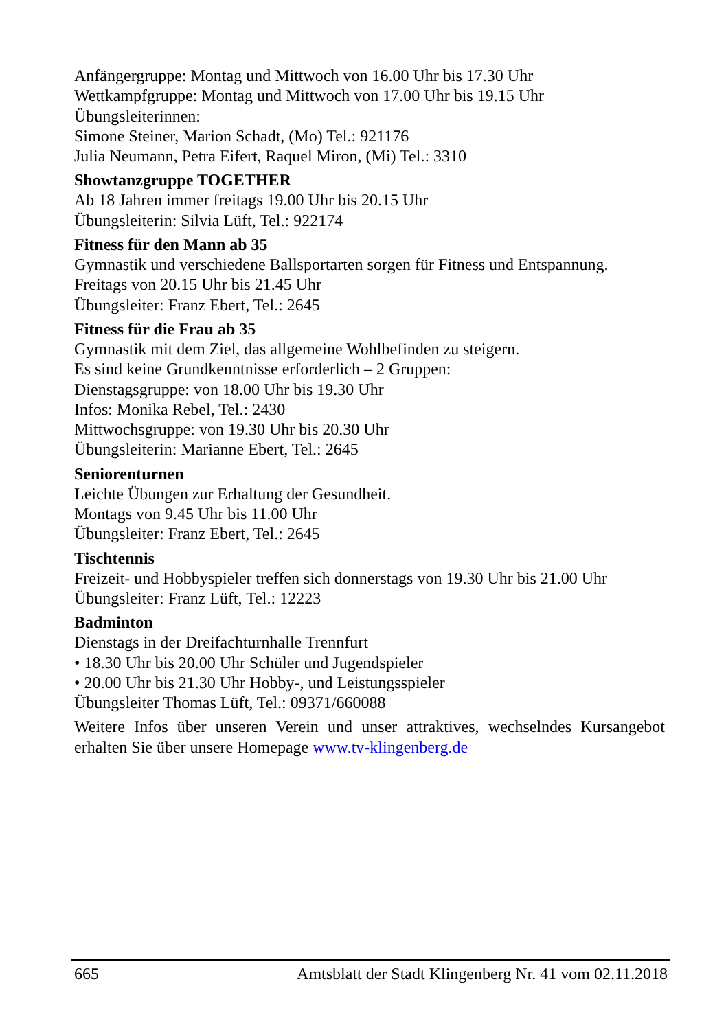Anfängergruppe: Montag und Mittwoch von 16.00 Uhr bis 17.30 Uhr
Wettkampfgruppe: Montag und Mittwoch von 17.00 Uhr bis 19.15 Uhr
Übungsleiterinnen:
Simone Steiner, Marion Schadt, (Mo) Tel.: 921176
Julia Neumann, Petra Eifert, Raquel Miron, (Mi) Tel.: 3310
Showtanzgruppe TOGETHER
Ab 18 Jahren immer freitags 19.00 Uhr bis 20.15 Uhr
Übungsleiterin: Silvia Lüft, Tel.: 922174
Fitness für den Mann ab 35
Gymnastik und verschiedene Ballsportarten sorgen für Fitness und Entspannung.
Freitags von 20.15 Uhr bis 21.45 Uhr
Übungsleiter: Franz Ebert, Tel.: 2645
Fitness für die Frau ab 35
Gymnastik mit dem Ziel, das allgemeine Wohlbefinden zu steigern.
Es sind keine Grundkenntnisse erforderlich – 2 Gruppen:
Dienstagsgruppe: von 18.00 Uhr bis 19.30 Uhr
Infos: Monika Rebel, Tel.: 2430
Mittwochsgruppe: von 19.30 Uhr bis 20.30 Uhr
Übungsleiterin: Marianne Ebert, Tel.: 2645
Seniorenturnen
Leichte Übungen zur Erhaltung der Gesundheit.
Montags von 9.45 Uhr bis 11.00 Uhr
Übungsleiter: Franz Ebert, Tel.: 2645
Tischtennis
Freizeit- und Hobbyspieler treffen sich donnerstags von 19.30 Uhr bis 21.00 Uhr
Übungsleiter: Franz Lüft, Tel.: 12223
Badminton
Dienstags in der Dreifachturnhalle Trennfurt
• 18.30 Uhr bis 20.00 Uhr Schüler und Jugendspieler
• 20.00 Uhr bis 21.30 Uhr Hobby-, und Leistungsspieler
Übungsleiter Thomas Lüft, Tel.: 09371/660088
Weitere Infos über unseren Verein und unser attraktives, wechselndes Kursangebot erhalten Sie über unsere Homepage www.tv-klingenberg.de
665 Amtsblatt der Stadt Klingenberg Nr. 41 vom 02.11.2018